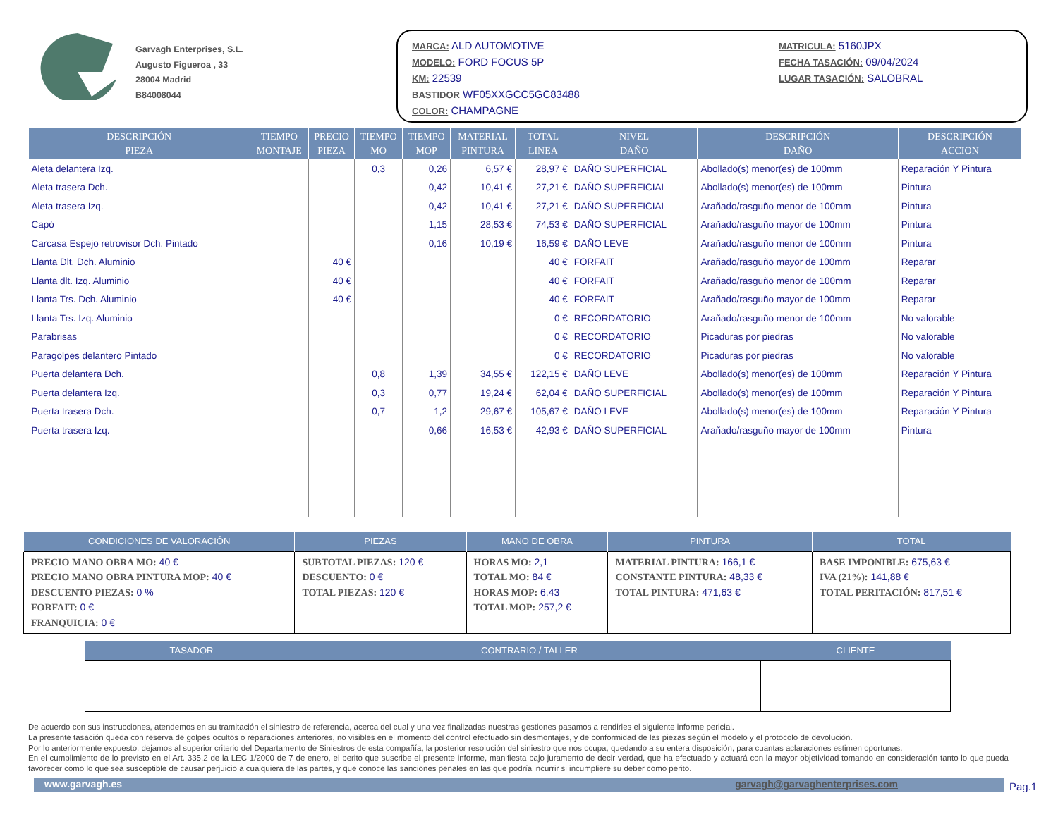Garvagh Enterprises, S.L.
Augusto Figueroa , 33
28004 Madrid
B84008044
MARCA: ALD AUTOMOTIVE
MODELO: FORD FOCUS 5P
KM: 22539
BASTIDOR WF05XXGCC5GC83488
COLOR: CHAMPAGNE
MATRICULA: 5160JPX
FECHA TASACIÓN: 09/04/2024
LUGAR TASACIÓN: SALOBRAL
| DESCRIPCIÓN PIEZA | TIEMPO MONTAJE | PRECIO PIEZA | TIEMPO MO | TIEMPO MOP | MATERIAL PINTURA | TOTAL LINEA | NIVEL DAÑO | DESCRIPCIÓN DAÑO | DESCRIPCIÓN ACCION |
| --- | --- | --- | --- | --- | --- | --- | --- | --- | --- |
| Aleta delantera Izq. | | | 0,3 | 0,26 | 6,57 € | 28,97 € | DAÑO SUPERFICIAL | Abollado(s) menor(es) de 100mm | Reparación Y Pintura |
| Aleta trasera Dch. | | | | 0,42 | 10,41 € | 27,21 € | DAÑO SUPERFICIAL | Abollado(s) menor(es) de 100mm | Pintura |
| Aleta trasera Izq. | | | | 0,42 | 10,41 € | 27,21 € | DAÑO SUPERFICIAL | Arañado/rasguño menor de 100mm | Pintura |
| Capó | | | | 1,15 | 28,53 € | 74,53 € | DAÑO SUPERFICIAL | Arañado/rasguño mayor de 100mm | Pintura |
| Carcasa Espejo retrovisor Dch. Pintado | | | | 0,16 | 10,19 € | 16,59 € | DAÑO LEVE | Arañado/rasguño menor de 100mm | Pintura |
| Llanta Dlt. Dch. Aluminio | | 40 € | | | | 40 € | FORFAIT | Arañado/rasguño mayor de 100mm | Reparar |
| Llanta dlt. Izq. Aluminio | | 40 € | | | | 40 € | FORFAIT | Arañado/rasguño menor de 100mm | Reparar |
| Llanta Trs. Dch. Aluminio | | 40 € | | | | 40 € | FORFAIT | Arañado/rasguño mayor de 100mm | Reparar |
| Llanta Trs. Izq. Aluminio | | | | | | 0 € | RECORDATORIO | Arañado/rasguño menor de 100mm | No valorable |
| Parabrisas | | | | | | 0 € | RECORDATORIO | Picaduras por piedras | No valorable |
| Paragolpes delantero Pintado | | | | | | 0 € | RECORDATORIO | Picaduras por piedras | No valorable |
| Puerta delantera Dch. | | | 0,8 | 1,39 | 34,55 € | 122,15 € | DAÑO LEVE | Abollado(s) menor(es) de 100mm | Reparación Y Pintura |
| Puerta delantera Izq. | | | 0,3 | 0,77 | 19,24 € | 62,04 € | DAÑO SUPERFICIAL | Abollado(s) menor(es) de 100mm | Reparación Y Pintura |
| Puerta trasera Dch. | | | 0,7 | 1,2 | 29,67 € | 105,67 € | DAÑO LEVE | Abollado(s) menor(es) de 100mm | Reparación Y Pintura |
| Puerta trasera Izq. | | | | 0,66 | 16,53 € | 42,93 € | DAÑO SUPERFICIAL | Arañado/rasguño mayor de 100mm | Pintura |
| CONDICIONES DE VALORACIÓN | PIEZAS | MANO DE OBRA | PINTURA | TOTAL |
| --- | --- | --- | --- | --- |
| PRECIO MANO OBRA MO: 40 € PRECIO MANO OBRA PINTURA MOP: 40 € DESCUENTO PIEZAS: 0 % FORFAIT: 0 € FRANQUICIA: 0 € | SUBTOTAL PIEZAS: 120 € DESCUENTO: 0 € TOTAL PIEZAS: 120 € | HORAS MO: 2,1 TOTAL MO: 84 € HORAS MOP: 6,43 TOTAL MOP: 257,2 € | MATERIAL PINTURA: 166,1 € CONSTANTE PINTURA: 48,33 € TOTAL PINTURA: 471,63 € | BASE IMPONIBLE: 675,63 € IVA (21%): 141,88 € TOTAL PERITACIÓN: 817,51 € |
| TASADOR | CONTRARIO / TALLER | CLIENTE |
| --- | --- | --- |
De acuerdo con sus instrucciones, atendemos en su tramitación el siniestro de referencia, acerca del cual y una vez finalizadas nuestras gestiones pasamos a rendirles el siguiente informe pericial.
La presente tasación queda con reserva de golpes ocultos o reparaciones anteriores, no visibles en el momento del control efectuado sin desmontajes, y de conformidad de las piezas según el modelo y el protocolo de devolución.
Por lo anteriormente expuesto, dejamos al superior criterio del Departamento de Siniestros de esta compañía, la posterior resolución del siniestro que nos ocupa, quedando a su entera disposición, para cuantas aclaraciones estimen oportunas.
En el cumplimiento de lo previsto en el Art. 335.2 de la LEC 1/2000 de 7 de enero, el perito que suscribe el presente informe, manifiesta bajo juramento de decir verdad, que ha efectuado y actuará con la mayor objetividad tomando en consideración tanto lo que pueda favorecer como lo que sea susceptible de causar perjuicio a cualquiera de las partes, y que conoce las sanciones penales en las que podría incurrir si incumpliere su deber como perito.
www.garvagh.es garvagh@garvaghenterprises.com
Pag.1